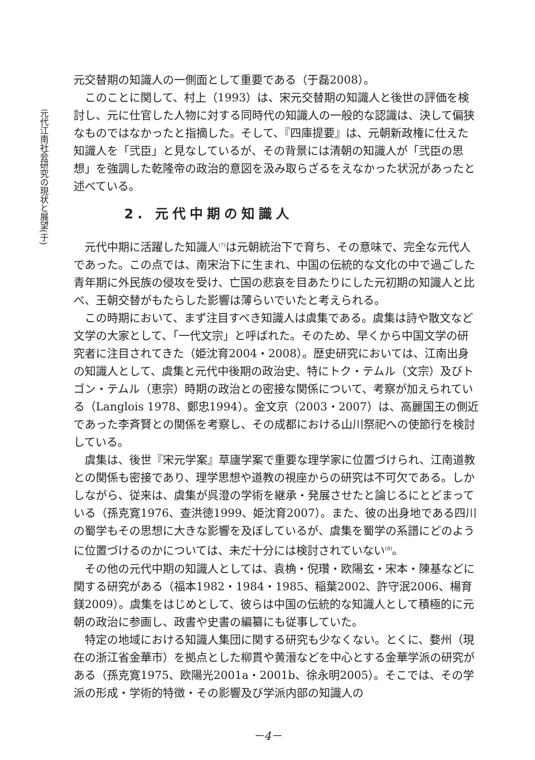元代江南社会研究の現状と展望(于)
元交替期の知識人の一側面として重要である（于磊2008）。
このことに関して、村上（1993）は、宋元交替期の知識人と後世の評価を検討し、元に仕官した人物に対する同時代の知識人の一般的な認識は、決して偏狭なものではなかったと指摘した。そして、『四庫提要』は、元朝新政権に仕えた知識人を「弐臣」と見なしているが、その背景には清朝の知識人が「弐臣の思想」を強調した乾隆帝の政治的意図を汲み取らざるをえなかった状況があったと述べている。
2. 元代中期の知識人
元代中期に活躍した知識人<sup>(7)</sup>は元朝統治下で育ち、その意味で、完全な元代人であった。この点では、南宋治下に生まれ、中国の伝統的な文化の中で過ごした青年期に外民族の侵攻を受け、亡国の悲哀を目あたりにした元初期の知識人と比べ、王朝交替がもたらした影響は薄らいでいたと考えられる。
この時期において、まず注目すべき知識人は虞集である。虞集は詩や散文など文学の大家として、「一代文宗」と呼ばれた。そのため、早くから中国文学の研究者に注目されてきた（姫沈育2004・2008）。歴史研究においては、江南出身の知識人として、虞集と元代中後期の政治史、特にトク・テムル（文宗）及びトゴン・テムル（恵宗）時期の政治との密接な関係について、考察が加えられている（Langlois 1978、鄭忠1994）。金文京（2003・2007）は、高麗国王の側近であった李斉賢との関係を考察し、その成都における山川祭祀への使節行を検討している。
虞集は、後世『宋元学案』草廬学案で重要な理学家に位置づけられ、江南道教との関係も密接であり、理学思想や道教の視座からの研究は不可欠である。しかしながら、従来は、虞集が呉澄の学術を継承・発展させたと論じるにとどまっている（孫克寛1976、查洪徳1999、姫沈育2007）。また、彼の出身地である四川の蜀学もその思想に大きな影響を及ぼしているが、虞集を蜀学の系譜にどのように位置づけるのかについては、未だ十分には検討されていない<sup>(8)</sup>。
その他の元代中期の知識人としては、袁桷・倪瓚・欧陽玄・宋本・陳基などに関する研究がある（福本1982・1984・1985、稲葉2002、許守泯2006、楊育鎂2009）。虞集をはじめとして、彼らは中国の伝統的な知識人として積極的に元朝の政治に参画し、政書や史書の編纂にも従事していた。
特定の地域における知識人集団に関する研究も少なくない。とくに、婺州（現在の浙江省金華市）を拠点とした柳貫や黄溍などを中心とする金華学派の研究がある（孫克寛1975、欧陽光2001a・2001b、徐永明2005）。そこでは、その学派の形成・学術的特徴・その影響及び学派内部の知識人の
－4－